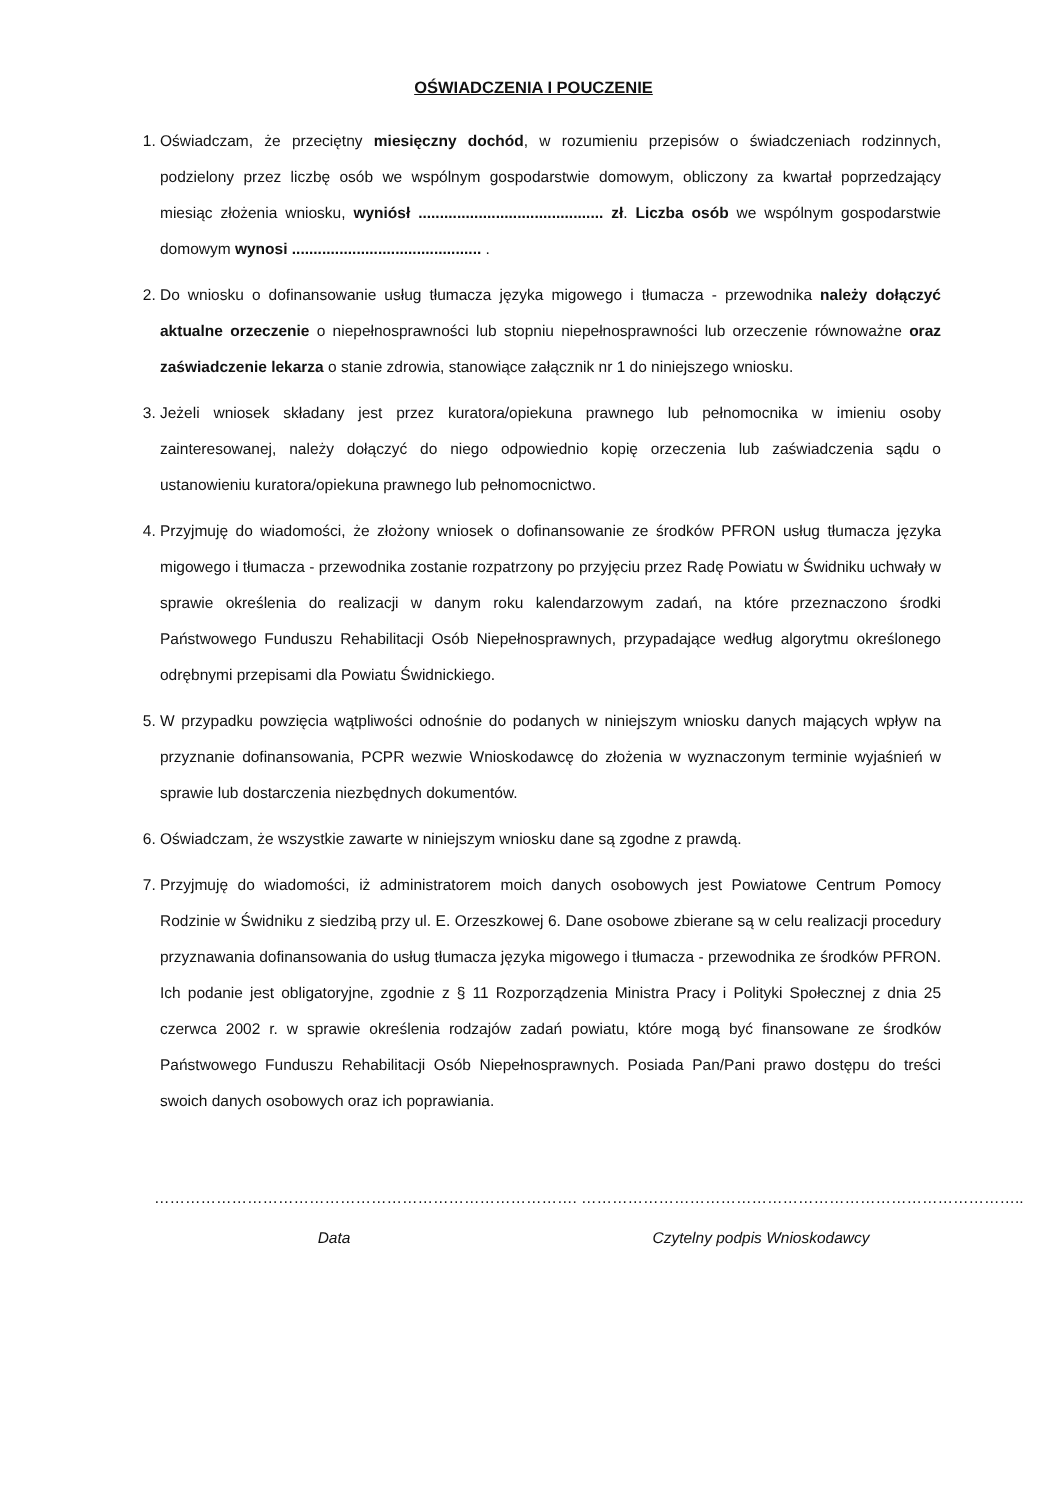OŚWIADCZENIA I POUCZENIE
1. Oświadczam, że przeciętny miesięczny dochód, w rozumieniu przepisów o świadczeniach rodzinnych, podzielony przez liczbę osób we wspólnym gospodarstwie domowym, obliczony za kwartał poprzedzający miesiąc złożenia wniosku, wyniósł ........................................... zł. Liczba osób we wspólnym gospodarstwie domowym wynosi ............................................ .
2. Do wniosku o dofinansowanie usług tłumacza języka migowego i tłumacza - przewodnika należy dołączyć aktualne orzeczenie o niepełnosprawności lub stopniu niepełnosprawności lub orzeczenie równoważne oraz zaświadczenie lekarza o stanie zdrowia, stanowiące załącznik nr 1 do niniejszego wniosku.
3. Jeżeli wniosek składany jest przez kuratora/opiekuna prawnego lub pełnomocnika w imieniu osoby zainteresowanej, należy dołączyć do niego odpowiednio kopię orzeczenia lub zaświadczenia sądu o ustanowieniu kuratora/opiekuna prawnego lub pełnomocnictwo.
4. Przyjmuję do wiadomości, że złożony wniosek o dofinansowanie ze środków PFRON usług tłumacza języka migowego i tłumacza - przewodnika zostanie rozpatrzony po przyjęciu przez Radę Powiatu w Świdniku uchwały w sprawie określenia do realizacji w danym roku kalendarzowym zadań, na które przeznaczono środki Państwowego Funduszu Rehabilitacji Osób Niepełnosprawnych, przypadające według algorytmu określonego odrębnymi przepisami dla Powiatu Świdnickiego.
5. W przypadku powzięcia wątpliwości odnośnie do podanych w niniejszym wniosku danych mających wpływ na przyznanie dofinansowania, PCPR wezwie Wnioskodawcę do złożenia w wyznaczonym terminie wyjaśnień w sprawie lub dostarczenia niezbędnych dokumentów.
6. Oświadczam, że wszystkie zawarte w niniejszym wniosku dane są zgodne z prawdą.
7. Przyjmuję do wiadomości, iż administratorem moich danych osobowych jest Powiatowe Centrum Pomocy Rodzinie w Świdniku z siedzibą przy ul. E. Orzeszkowej 6. Dane osobowe zbierane są w celu realizacji procedury przyznawania dofinansowania do usług tłumacza języka migowego i tłumacza - przewodnika ze środków PFRON. Ich podanie jest obligatoryjne, zgodnie z § 11 Rozporządzenia Ministra Pracy i Polityki Społecznej z dnia 25 czerwca 2002 r. w sprawie określenia rodzajów zadań powiatu, które mogą być finansowane ze środków Państwowego Funduszu Rehabilitacji Osób Niepełnosprawnych. Posiada Pan/Pani prawo dostępu do treści swoich danych osobowych oraz ich poprawiania.
……………………………………………………………………….
Data
…………………………………………………………………………..
Czytelny podpis Wnioskodawcy